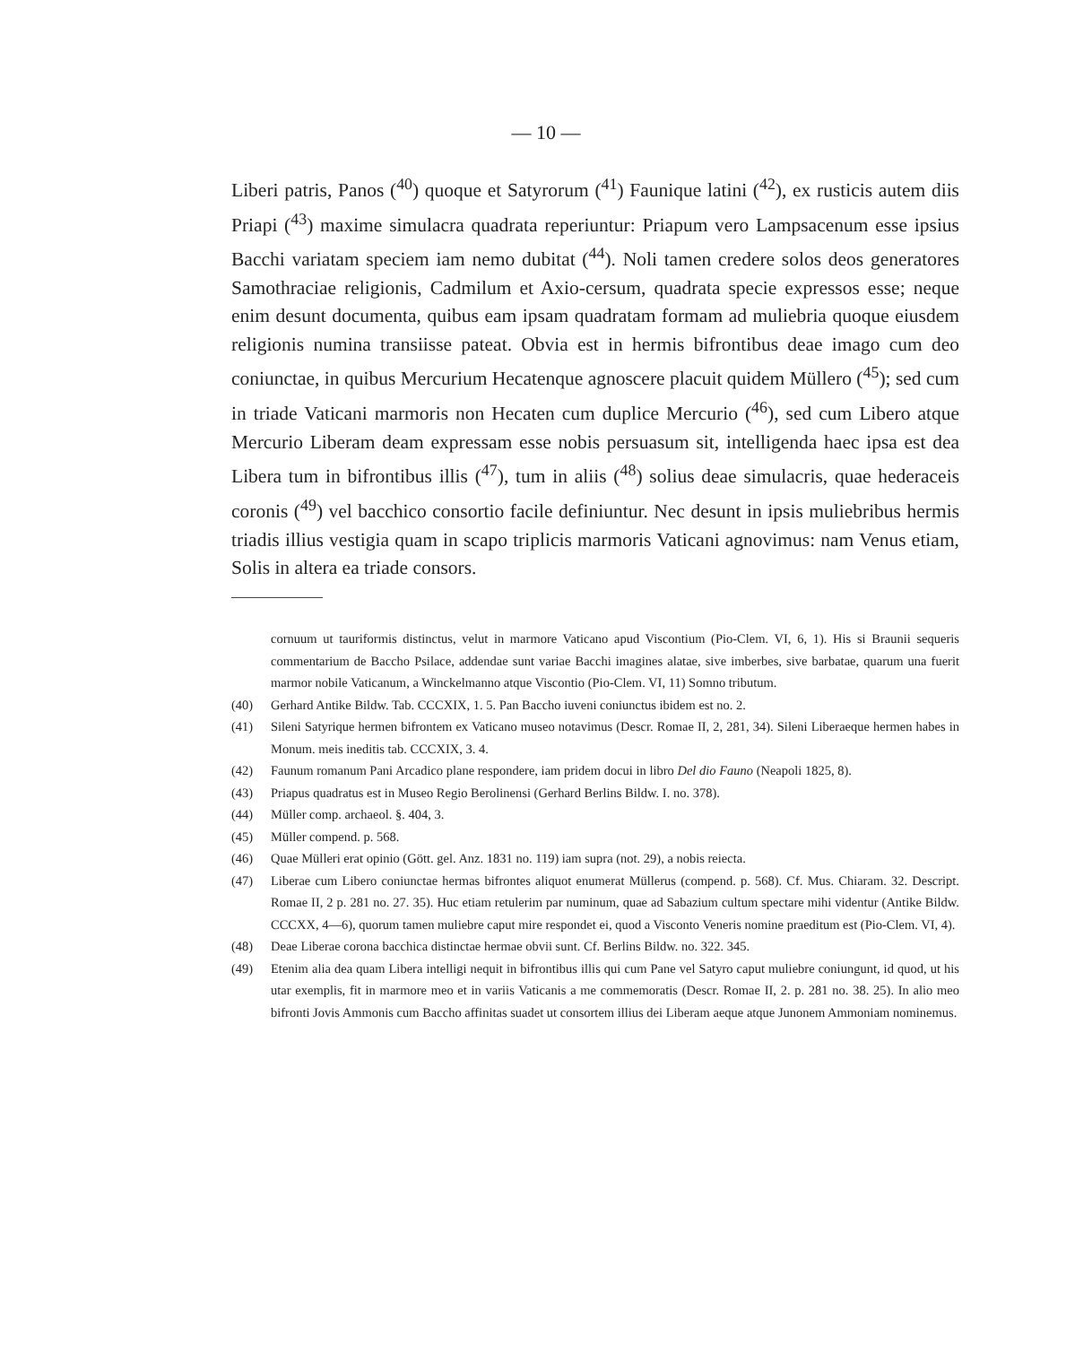— 10 —
Liberi patris, Panos (<sup>40</sup>) quoque et Satyrorum (<sup>41</sup>) Faunique latini (<sup>42</sup>), ex rusticis autem diis Priapi (<sup>43</sup>) maxime simulacra quadrata reperiuntur: Priapum vero Lampsacenum esse ipsius Bacchi variatam speciem iam nemo dubitat (<sup>44</sup>). Noli tamen credere solos deos generatores Samothraciae religionis, Cadmilum et Axio-cersum, quadrata specie expressos esse; neque enim desunt documenta, quibus eam ipsam quadratam formam ad muliebria quoque eiusdem religionis numina transiisse pateat. Obvia est in hermis bifrontibus deae imago cum deo coniunctae, in quibus Mercurium Hecatenque agnoscere placuit quidem Müllero (<sup>45</sup>); sed cum in triade Vaticani marmoris non Hecaten cum duplice Mercurio (<sup>46</sup>), sed cum Libero atque Mercurio Liberam deam expressam esse nobis persuasum sit, intelligenda haec ipsa est dea Libera tum in bifrontibus illis (<sup>47</sup>), tum in aliis (<sup>48</sup>) solius deae simulacris, quae hederaceis coronis (<sup>49</sup>) vel bacchico consortio facile definiuntur. Nec desunt in ipsis muliebribus hermis triadis illius vestigia quam in scapo triplicis marmoris Vaticani agnovimus: nam Venus etiam, Solis in altera ea triade consors.
cornuum ut tauriformis distinctus, velut in marmore Vaticano apud Viscontium (Pio-Clem. VI, 6, 1). His si Braunii sequeris commentarium de Baccho Psilace, addendae sunt variae Bacchi imagines alatae, sive imberbes, sive barbatae, quarum una fuerit marmor nobile Vaticanum, a Winckelmanno atque Viscontio (Pio-Clem. VI, 11) Somno tributum.
(40) Gerhard Antike Bildw. Tab. CCCXIX, 1. 5. Pan Baccho iuveni coniunctus ibidem est no. 2.
(41) Sileni Satyrique hermen bifrontem ex Vaticano museo notavimus (Descr. Romae II, 2, 281, 34). Sileni Liberaeque hermen habes in Monum. meis ineditis tab. CCCXIX, 3. 4.
(42) Faunum romanum Pani Arcadico plane respondere, iam pridem docui in libro Del dio Fauno (Neapoli 1825, 8).
(43) Priapus quadratus est in Museo Regio Berolinensi (Gerhard Berlins Bildw. I. no. 378).
(44) Müller comp. archaeol. §. 404, 3.
(45) Müller compend. p. 568.
(46) Quae Mülleri erat opinio (Gött. gel. Anz. 1831 no. 119) iam supra (not. 29), a nobis reiecta.
(47) Liberae cum Libero coniunctae hermas bifrontes aliquot enumerat Müllerus (compend. p. 568). Cf. Mus. Chiaram. 32. Descript. Romae II, 2 p. 281 no. 27. 35). Huc etiam retulerim par numinum, quae ad Sabazium cultum spectare mihi videntur (Antike Bildw. CCCXX, 4—6), quorum tamen muliebre caput mire respondet ei, quod a Visconto Veneris nomine praeditum est (Pio-Clem. VI, 4).
(48) Deae Liberae corona bacchica distinctae hermae obvii sunt. Cf. Berlins Bildw. no. 322. 345.
(49) Etenim alia dea quam Libera intelligi nequit in bifrontibus illis qui cum Pane vel Satyro caput muliebre coniungunt, id quod, ut his utar exemplis, fit in marmore meo et in variis Vaticanis a me commemoratis (Descr. Romae II, 2. p. 281 no. 38. 25). In alio meo bifronti Jovis Ammonis cum Baccho affinitas suadet ut consortem illius dei Liberam aeque atque Junonem Ammoniam nominemus.